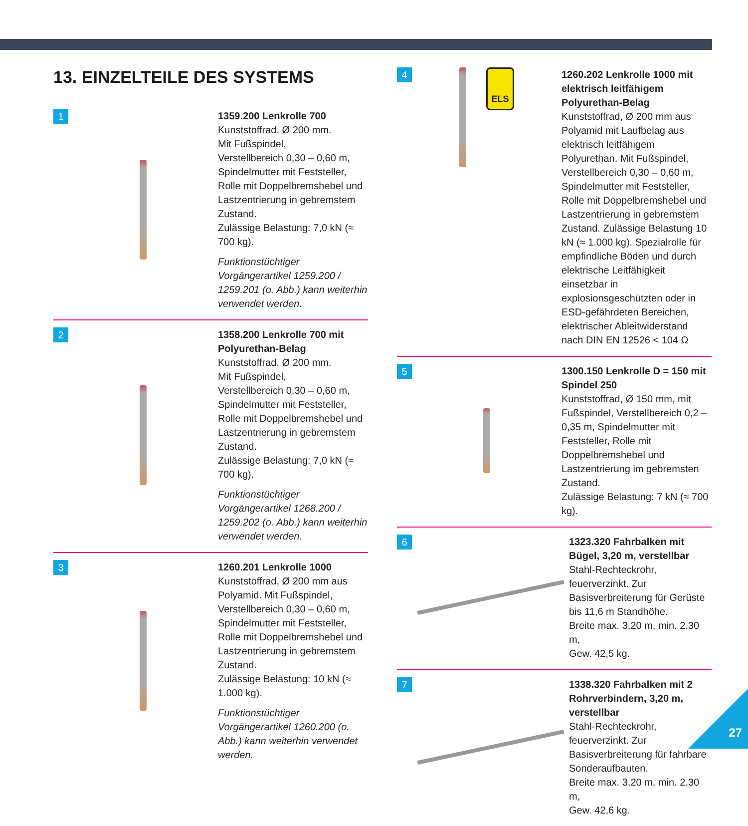13. EINZELTEILE DES SYSTEMS
1
1359.200 Lenkrolle 700
Kunststoffrad, Ø 200 mm.
Mit Fußspindel,
Verstellbereich 0,30 – 0,60 m,
Spindelmutter mit Feststeller, Rolle mit Doppelbremshebel und Lastzentrierung in gebremstem Zustand.
Zulässige Belastung: 7,0 kN (≈ 700 kg).
Funktionstüchtiger Vorgängerartikel 1259.200 / 1259.201 (o. Abb.) kann weiterhin verwendet werden.
2
1358.200 Lenkrolle 700 mit Polyurethan-Belag
Kunststoffrad, Ø 200 mm.
Mit Fußspindel,
Verstellbereich 0,30 – 0,60 m,
Spindelmutter mit Feststeller, Rolle mit Doppelbremshebel und Lastzentrierung in gebremstem Zustand.
Zulässige Belastung: 7,0 kN (≈ 700 kg).
Funktionstüchtiger Vorgängerartikel 1268.200 / 1259.202 (o. Abb.) kann weiterhin verwendet werden.
3
1260.201 Lenkrolle 1000
Kunststoffrad, Ø 200 mm aus Polyamid. Mit Fußspindel,
Verstellbereich 0,30 – 0,60 m,
Spindelmutter mit Feststeller, Rolle mit Doppelbremshebel und Lastzentrierung in gebremstem Zustand.
Zulässige Belastung: 10 kN (≈ 1.000 kg).
Funktionstüchtiger Vorgängerartikel 1260.200 (o. Abb.) kann weiterhin verwendet werden.
4
ELS
1260.202 Lenkrolle 1000 mit elektrisch leitfähigem Polyurethan-Belag
Kunststoffrad, Ø 200 mm aus Polyamid mit Laufbelag aus elektrisch leitfähigem Polyurethan. Mit Fußspindel, Verstellbereich 0,30 – 0,60 m, Spindelmutter mit Feststeller, Rolle mit Doppelbremshebel und Lastzentrierung in gebremstem Zustand. Zulässige Belastung 10 kN (≈ 1.000 kg). Spezialrolle für empfindliche Böden und durch elektrische Leitfähigkeit einsetzbar in explosionsgeschützten oder in ESD-gefährdeten Bereichen, elektrischer Ableitwiderstand nach DIN EN 12526 < 104 Ω
5
1300.150 Lenkrolle D = 150 mit Spindel 250
Kunststoffrad, Ø 150 mm, mit Fußspindel, Verstellbereich 0,2 – 0,35 m, Spindelmutter mit Feststeller, Rolle mit Doppelbremshebel und Lastzentrierung im gebremsten Zustand.
Zulässige Belastung: 7 kN (≈ 700 kg).
6
1323.320 Fahrbalken mit Bügel, 3,20 m, verstellbar
Stahl-Rechteckrohr, feuerverzinkt. Zur Basisverbreiterung für Gerüste bis 11,6 m Standhöhe.
Breite max. 3,20 m, min. 2,30 m,
Gew. 42,5 kg.
7
1338.320 Fahrbalken mit 2 Rohrverbindern, 3,20 m, verstellbar
Stahl-Rechteckrohr, feuerverzinkt. Zur Basisverbreiterung für fahrbare Sonderaufbauten.
Breite max. 3,20 m, min. 2,30 m,
Gew. 42,6 kg.
27